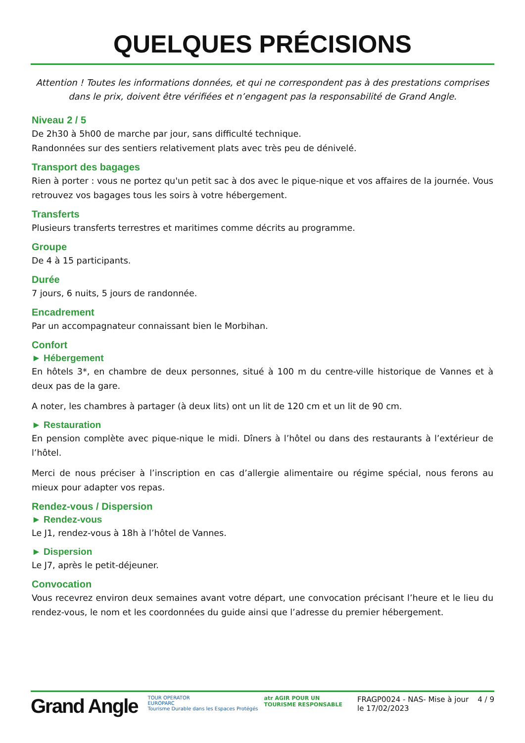QUELQUES PRÉCISIONS
Attention ! Toutes les informations données, et qui ne correspondent pas à des prestations comprises dans le prix, doivent être vérifiées et n’engagent pas la responsabilité de Grand Angle.
Niveau 2 / 5
De 2h30 à 5h00 de marche par jour, sans difficulté technique.
Randonnées sur des sentiers relativement plats avec très peu de dénivelé.
Transport des bagages
Rien à porter : vous ne portez qu'un petit sac à dos avec le pique-nique et vos affaires de la journée. Vous retrouvez vos bagages tous les soirs à votre hébergement.
Transferts
Plusieurs transferts terrestres et maritimes comme décrits au programme.
Groupe
De 4 à 15 participants.
Durée
7 jours, 6 nuits, 5 jours de randonnée.
Encadrement
Par un accompagnateur connaissant bien le Morbihan.
Confort
► Hébergement
En hôtels 3*, en chambre de deux personnes, situé à 100 m du centre-ville historique de Vannes et à deux pas de la gare.
A noter, les chambres à partager (à deux lits) ont un lit de 120 cm et un lit de 90 cm.
► Restauration
En pension complète avec pique-nique le midi. Dîners à l’hôtel ou dans des restaurants à l’extérieur de l’hôtel.
Merci de nous préciser à l’inscription en cas d’allergie alimentaire ou régime spécial, nous ferons au mieux pour adapter vos repas.
Rendez-vous / Dispersion
► Rendez-vous
Le J1, rendez-vous à 18h à l’hôtel de Vannes.
► Dispersion
Le J7, après le petit-déjeuner.
Convocation
Vous recevrez environ deux semaines avant votre départ, une convocation précisant l’heure et le lieu du rendez-vous, le nom et les coordonnées du guide ainsi que l’adresse du premier hébergement.
Grand Angle
TOUR OPERATOR
EUROPARC
Tourisme Durable dans les Espaces Protégés
atr AGIR POUR UN
TOURISME RESPONSABLE
FRAGP0024 - NAS- Mise à jour le 17/02/2023
4 / 9